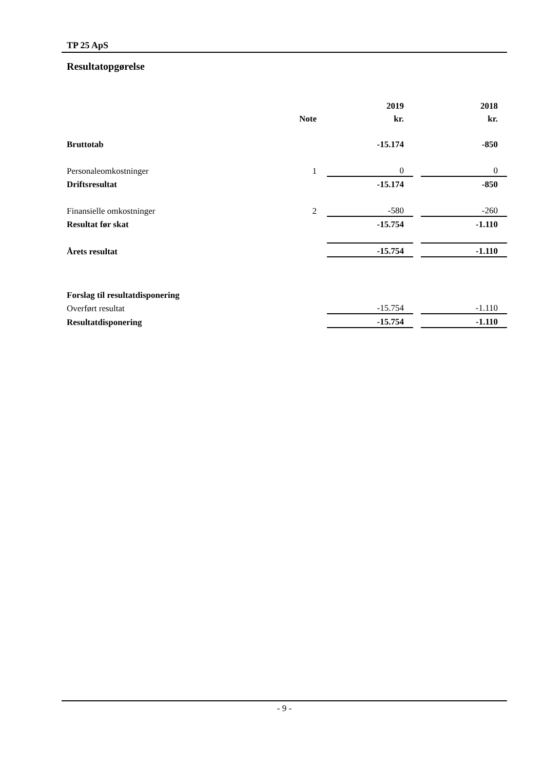TP 25 ApS
Resultatopgørelse
| | | 2019 | | 2018 |
| --- | --- | --- | --- | --- |
| | Note | kr. | | kr. |
| Bruttotab | | -15.174 | | -850 |
| Personaleomkostninger | 1 | 0 | | 0 |
| Driftsresultat | | -15.174 | | -850 |
| Finansielle omkostninger | 2 | -580 | | -260 |
| Resultat før skat | | -15.754 | | -1.110 |
| Årets resultat | | -15.754 | | -1.110 |
| Forslag til resultatdisponering | | | | |
| Overført resultat | | -15.754 | | -1.110 |
| Resultatdisponering | | -15.754 | | -1.110 |
- 9 -